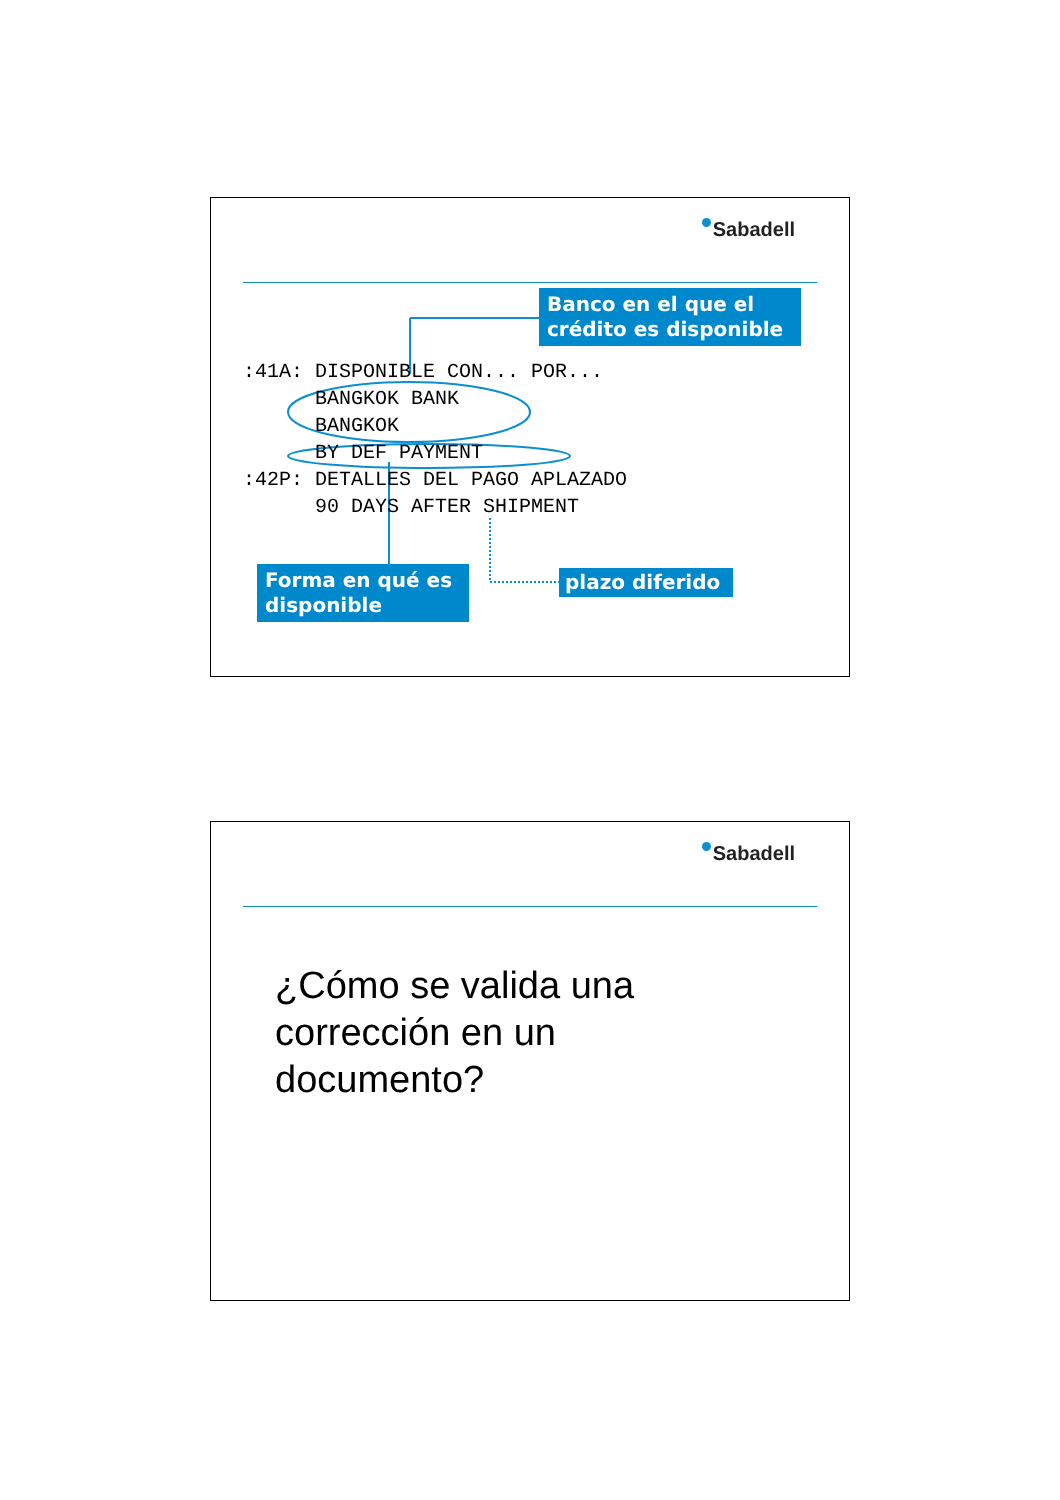Sabadell
Banco en el que el crédito es disponible
:41A: DISPONIBLE CON... POR...
      BANGKOK BANK
      BANGKOK
      BY DEF PAYMENT
:42P: DETALLES DEL PAGO APLAZADO
      90 DAYS AFTER SHIPMENT
Forma en qué es disponible
plazo diferido
Sabadell
¿Cómo se valida una
corrección en un
documento?